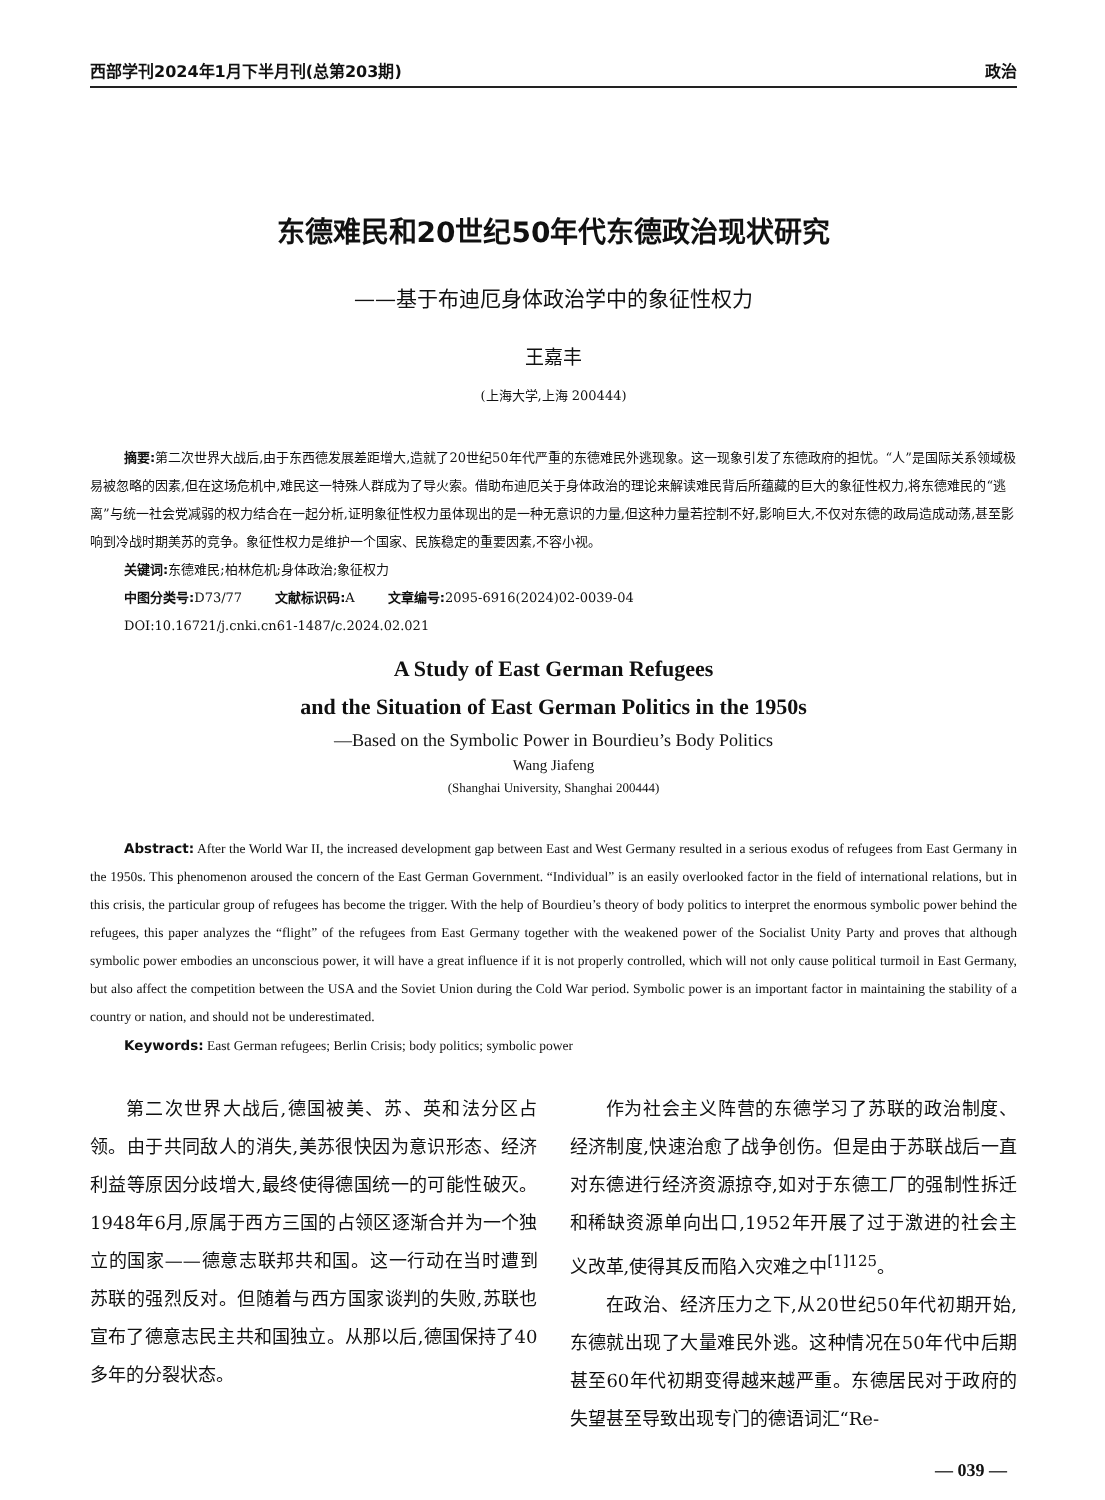西部学刊2024年1月下半月刊(总第203期) 政治
东德难民和20世纪50年代东德政治现状研究
——基于布迪厄身体政治学中的象征性权力
王嘉丰
(上海大学,上海 200444)
摘要: 第二次世界大战后,由于东西德发展差距增大,造就了20世纪50年代严重的东德难民外逃现象。这一现象引发了东德政府的担忧。“人”是国际关系领域极易被忽略的因素,但在这场危机中,难民这一特殊人群成为了导火索。借助布迪厄关于身体政治的理论来解读难民背后所蕴藏的巨大的象征性权力,将东德难民的“逃离”与统一社会党减弱的权力结合在一起分析,证明象征性权力虽体现出的是一种无意识的力量,但这种力量若控制不好,影响巨大,不仅对东德的政局造成动荡,甚至影响到冷战时期美苏的竞争。象征性权力是维护一个国家、民族稳定的重要因素,不容小视。
关键词: 东德难民;柏林危机;身体政治;象征权力
中图分类号: D73/77 文献标识码: A 文章编号: 2095-6916(2024)02-0039-04
DOI:10.16721/j.cnki.cn61-1487/c.2024.02.021
A Study of East German Refugees
and the Situation of East German Politics in the 1950s
—Based on the Symbolic Power in Bourdieu’s Body Politics
Wang Jiafeng
(Shanghai University, Shanghai 200444)
Abstract: After the World War II, the increased development gap between East and West Germany resulted in a serious exodus of refugees from East Germany in the 1950s. This phenomenon aroused the concern of the East German Government. “Individual” is an easily overlooked factor in the field of international relations, but in this crisis, the particular group of refugees has become the trigger. With the help of Bourdieu’s theory of body politics to interpret the enormous symbolic power behind the refugees, this paper analyzes the “flight” of the refugees from East Germany together with the weakened power of the Socialist Unity Party and proves that although symbolic power embodies an unconscious power, it will have a great influence if it is not properly controlled, which will not only cause political turmoil in East Germany, but also affect the competition between the USA and the Soviet Union during the Cold War period. Symbolic power is an important factor in maintaining the stability of a country or nation, and should not be underestimated.
Keywords: East German refugees; Berlin Crisis; body politics; symbolic power
第二次世界大战后,德国被美、苏、英和法分区占领。由于共同敌人的消失,美苏很快因为意识形态、经济利益等原因分歧增大,最终使得德国统一的可能性破灭。1948年6月,原属于西方三国的占领区逐渐合并为一个独立的国家——德意志联邦共和国。这一行动在当时遭到苏联的强烈反对。但随着与西方国家谈判的失败,苏联也宣布了德意志民主共和国独立。从那以后,德国保持了40多年的分裂状态。
作为社会主义阵营的东德学习了苏联的政治制度、经济制度,快速治愈了战争创伤。但是由于苏联战后一直对东德进行经济资源掠夺,如对于东德工厂的强制性拆迁和稀缺资源单向出口,1952年开展了过于激进的社会主义改革,使得其反而陷入灾难之中<sup>[1]125</sup>。
在政治、经济压力之下,从20世纪50年代初期开始,东德就出现了大量难民外逃。这种情况在50年代中后期甚至60年代初期变得越来越严重。东德居民对于政府的失望甚至导致出现专门的德语词汇“Re-
— 039 —